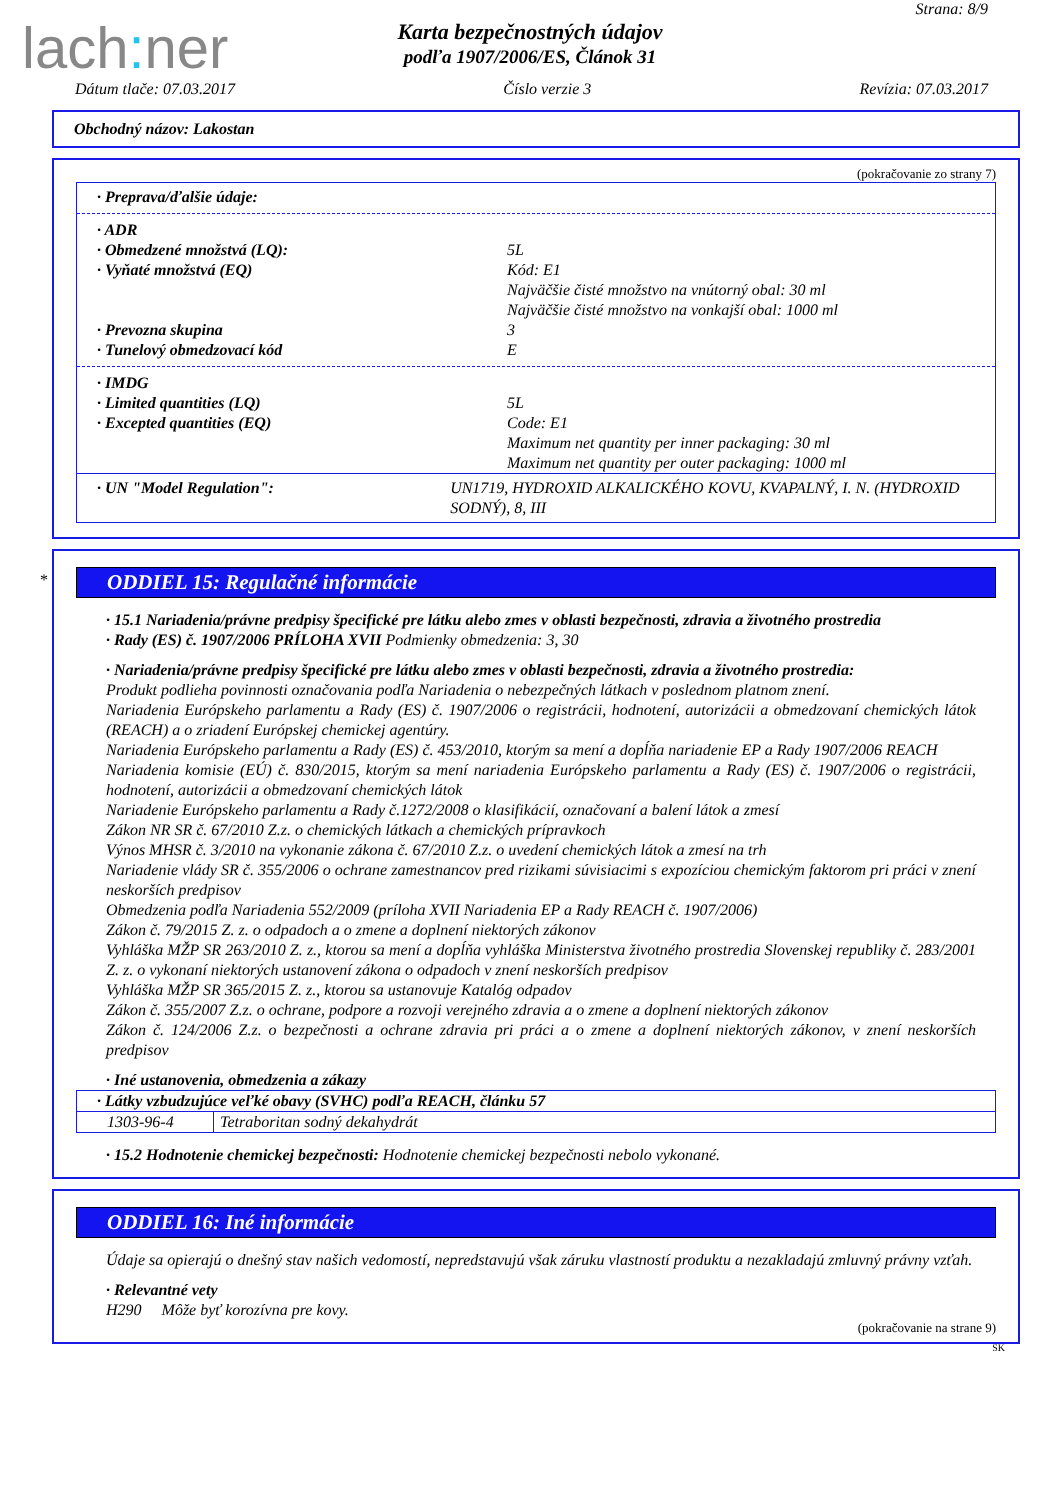lach: ner
Strana: 8/9
Karta bezpečnostných údajov
podľa 1907/2006/ES, Článok 31
Dátum tlače: 07.03.2017 Číslo verzie 3 Revízia: 07.03.2017
Obchodný názov: Lakostan
(pokračovanie zo strany 7)
· Preprava/ďalšie údaje:
· ADR
· Obmedzené množstvá (LQ): 5L
· Vyňaté množstvá (EQ) Kód: E1
Najväčšie čisté množstvo na vnútorný obal: 30 ml
Najväčšie čisté množstvo na vonkajší obal: 1000 ml
· Prevozna skupina 3
· Tunelový obmedzovací kód E
· IMDG
· Limited quantities (LQ) 5L
· Excepted quantities (EQ) Code: E1
Maximum net quantity per inner packaging: 30 ml
Maximum net quantity per outer packaging: 1000 ml
· UN "Model Regulation": UN1719, HYDROXID ALKALICKÉHO KOVU, KVAPALNÝ, I. N. (HYDROXID SODNÝ), 8, III
*
ODDIEL 15: Regulačné informácie
· 15.1 Nariadenia/právne predpisy špecifické pre látku alebo zmes v oblasti bezpečnosti, zdravia a životného prostredia
· Rady (ES) č. 1907/2006 PRÍLOHA XVII Podmienky obmedzenia: 3, 30
· Nariadenia/právne predpisy špecifické pre látku alebo zmes v oblasti bezpečnosti, zdravia a životného prostredia:
Produkt podlieha povinnosti označovania podľa Nariadenia o nebezpečných látkach v poslednom platnom znení.
Nariadenia Európskeho parlamentu a Rady (ES) č. 1907/2006 o registrácii, hodnotení, autorizácii a obmedzovaní chemických látok (REACH) a o zriadení Európskej chemickej agentúry.
Nariadenia Európskeho parlamentu a Rady (ES) č. 453/2010, ktorým sa mení a dopĺňa nariadenie EP a Rady 1907/2006 REACH
Nariadenia komisie (EÚ) č. 830/2015, ktorým sa mení nariadenia Európskeho parlamentu a Rady (ES) č. 1907/2006 o registrácii, hodnotení, autorizácii a obmedzovaní chemických látok
Nariadenie Európskeho parlamentu a Rady č.1272/2008 o klasifikácií, označovaní a balení látok a zmesí
Zákon NR SR č. 67/2010 Z.z. o chemických látkach a chemických prípravkoch
Výnos MHSR č. 3/2010 na vykonanie zákona č. 67/2010 Z.z. o uvedení chemických látok a zmesí na trh
Nariadenie vlády SR č. 355/2006 o ochrane zamestnancov pred rizikami súvisiacimi s expozíciou chemickým faktorom pri práci v znení neskorších predpisov
Obmedzenia podľa Nariadenia 552/2009 (príloha XVII Nariadenia EP a Rady REACH č. 1907/2006)
Zákon č. 79/2015 Z. z. o odpadoch a o zmene a doplnení niektorých zákonov
Vyhláška MŽP SR 263/2010 Z. z., ktorou sa mení a dopĺňa vyhláška Ministerstva životného prostredia Slovenskej republiky č. 283/2001 Z. z. o vykonaní niektorých ustanovení zákona o odpadoch v znení neskorších predpisov
Vyhláška MŽP SR 365/2015 Z. z., ktorou sa ustanovuje Katalóg odpadov
Zákon č. 355/2007 Z.z. o ochrane, podpore a rozvoji verejného zdravia a o zmene a doplnení niektorých zákonov
Zákon č. 124/2006 Z.z. o bezpečnosti a ochrane zdravia pri práci a o zmene a doplnení niektorých zákonov, v znení neskorších predpisov
· Iné ustanovenia, obmedzenia a zákazy
| · Látky vzbudzujúce veľké obavy (SVHC) podľa REACH, článku 57 | |
| 1303-96-4 | Tetraboritan sodný dekahydrát |
· 15.2 Hodnotenie chemickej bezpečnosti: Hodnotenie chemickej bezpečnosti nebolo vykonané.
ODDIEL 16: Iné informácie
Údaje sa opierajú o dnešný stav našich vedomostí, nepredstavujú však záruku vlastností produktu a nezakladajú zmluvný právny vzťah.
· Relevantné vety
H290 Môže byť korozívna pre kovy.
(pokračovanie na strane 9)
SK